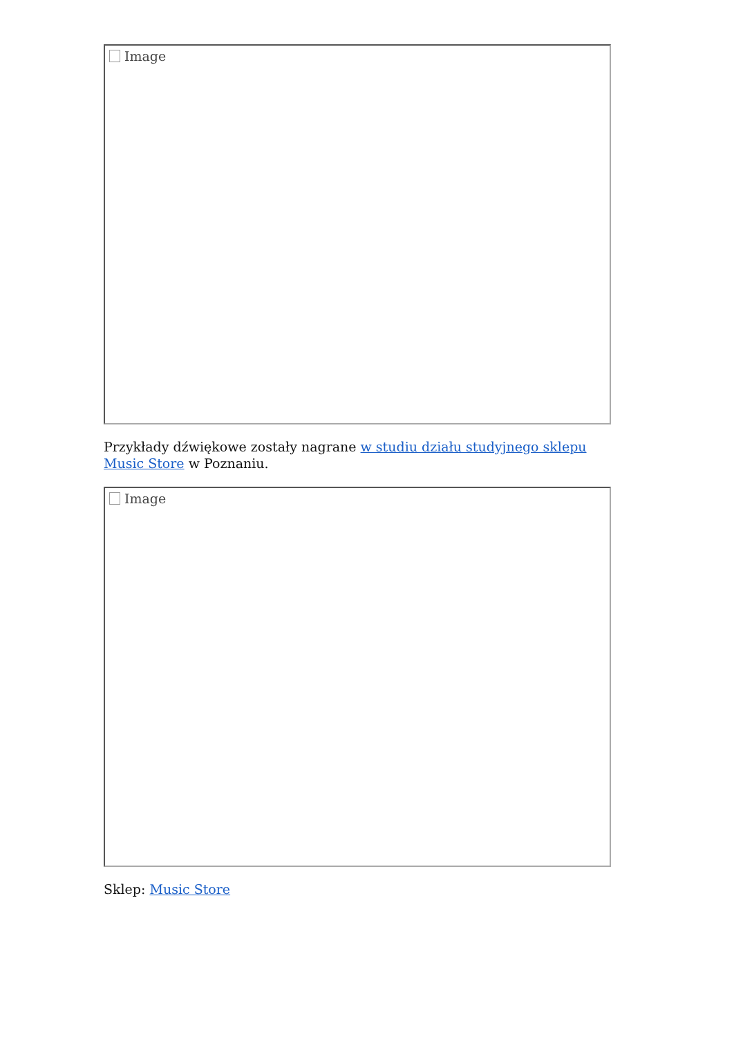Image
Przykłady dźwiękowe zostały nagrane w studiu działu studyjnego sklepu Music Store w Poznaniu.
Image
Sklep: Music Store